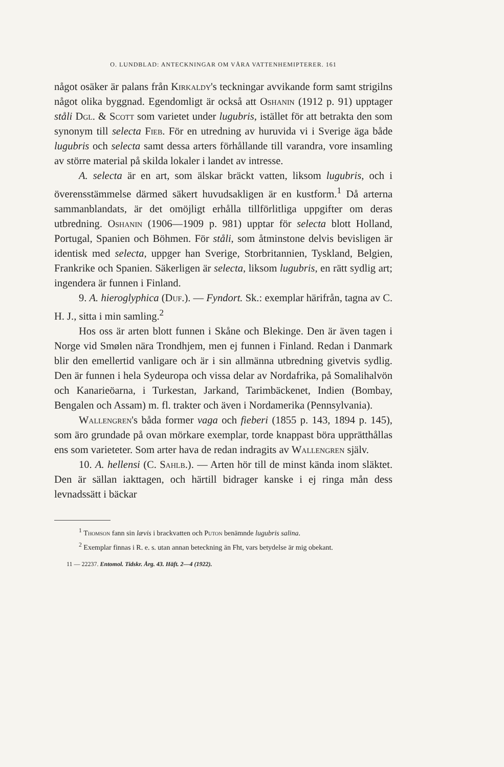O. LUNDBLAD: ANTECKNINGAR OM VÅRA VATTENHEMIPTERER. 161
något osäker är palans från Kirkaldy's teckningar avvikande form samt strigilns något olika byggnad. Egendomligt är också att Oshanin (1912 p. 91) upptager ståli Dgl. & Scott som varietet under lugubris, istället för att betrakta den som synonym till selecta Fieb. För en utredning av huruvida vi i Sverige äga både lugubris och selecta samt dessa arters förhållande till varandra, vore insamling av större material på skilda lokaler i landet av intresse.
A. selecta är en art, som älskar bräckt vatten, liksom lugubris, och i överensstämmelse därmed säkert huvudsakligen är en kustform.<sup>1</sup> Då arterna sammanblandats, är det omöjligt erhålla tillförlitliga uppgifter om deras utbredning. Oshanin (1906—1909 p. 981) upptar för selecta blott Holland, Portugal, Spanien och Böhmen. För ståli, som åtminstone delvis bevisligen är identisk med selecta, uppger han Sverige, Storbritannien, Tyskland, Belgien, Frankrike och Spanien. Säkerligen är selecta, liksom lugubris, en rätt sydlig art; ingendera är funnen i Finland.
9. A. hieroglyphica (Duf.). — Fyndort. Sk.: exemplar härifrån, tagna av C. H. J., sitta i min samling.<sup>2</sup>
Hos oss är arten blott funnen i Skåne och Blekinge. Den är även tagen i Norge vid Smølen nära Trondhjem, men ej funnen i Finland. Redan i Danmark blir den emellertid vanligare och är i sin allmänna utbredning givetvis sydlig. Den är funnen i hela Sydeuropa och vissa delar av Nordafrika, på Somalihalvön och Kanarieöarna, i Turkestan, Jarkand, Tarimbäckenet, Indien (Bombay, Bengalen och Assam) m. fl. trakter och även i Nordamerika (Pennsylvania).
Wallengren's båda former vaga och fieberi (1855 p. 143, 1894 p. 145), som äro grundade på ovan mörkare exemplar, torde knappast böra upprätthållas ens som varieteter. Som arter hava de redan indragits av Wallengren själv.
10. A. hellensi (C. Sahlb.). — Arten hör till de minst kända inom släktet. Den är sällan iakttagen, och härtill bidrager kanske i ej ringa mån dess levnadssätt i bäckar
<sup>1</sup> Thomson fann sin lævis i brackvatten och Puton benämnde lugubris salina.
<sup>2</sup> Exemplar finnas i R. e. s. utan annan beteckning än Fht, vars betydelse är mig obekant.
11 — 22237. Entomol. Tidskr. Årg. 43. Häft. 2—4 (1922).